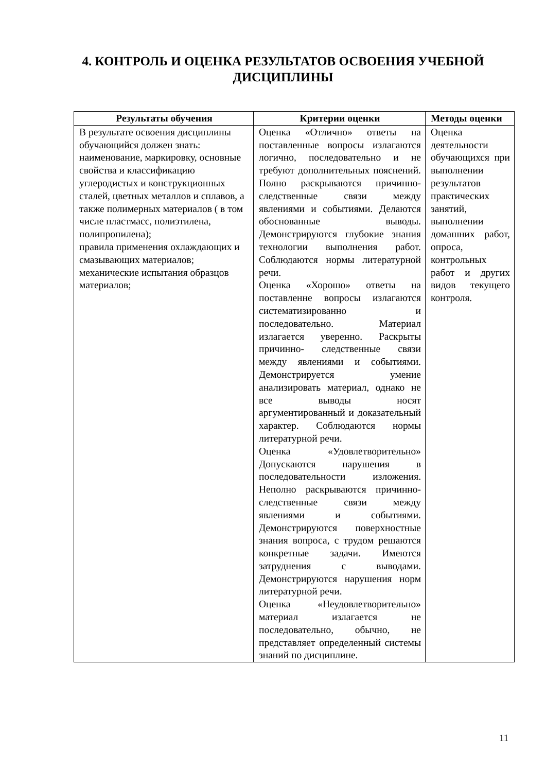4. КОНТРОЛЬ И ОЦЕНКА РЕЗУЛЬТАТОВ ОСВОЕНИЯ УЧЕБНОЙ ДИСЦИПЛИНЫ
| Результаты обучения | Критерии оценки | Методы оценки |
| --- | --- | --- |
| В результате освоения дисциплины обучающийся должен знать: наименование, маркировку, основные свойства и классификацию углеродистых и конструкционных сталей, цветных металлов и сплавов, а также полимерных материалов ( в том числе пластмасс, полиэтилена, полипропилена); правила применения охлаждающих и смазывающих материалов; механические испытания образцов материалов; | Оценка «Отлично» ответы на поставленные вопросы излагаются логично, последовательно и не требуют дополнительных пояснений. Полно раскрываются причинно-следственные связи между явлениями и событиями. Делаются обоснованные выводы. Демонстрируются глубокие знания технологии выполнения работ. Соблюдаются нормы литературной речи. Оценка «Хорошо» ответы на поставленне вопросы излагаются систематизированно и последовательно. Материал излагается уверенно. Раскрыты причинно- следственные связи между явлениями и событиями. Демонстрируется умение анализировать материал, однако не все выводы носят аргументированный и доказательный характер. Соблюдаются нормы литературной речи. Оценка «Удовлетворительно» Допускаются нарушения в последовательности изложения. Неполно раскрываются причинно-следственные связи между явлениями и событиями. Демонстрируются поверхностные знания вопроса, с трудом решаются конкретные задачи. Имеются затруднения с выводами. Демонстрируются нарушения норм литературной речи. Оценка «Неудовлетворительно» материал излагается не последовательно, обычно, не представляет определенный системы знаний по дисциплине. | Оценка деятельности обучающихся при выполнении результатов практических занятий, выполнении домашних работ, опроса, контрольных работ и других видов текущего контроля. |
11